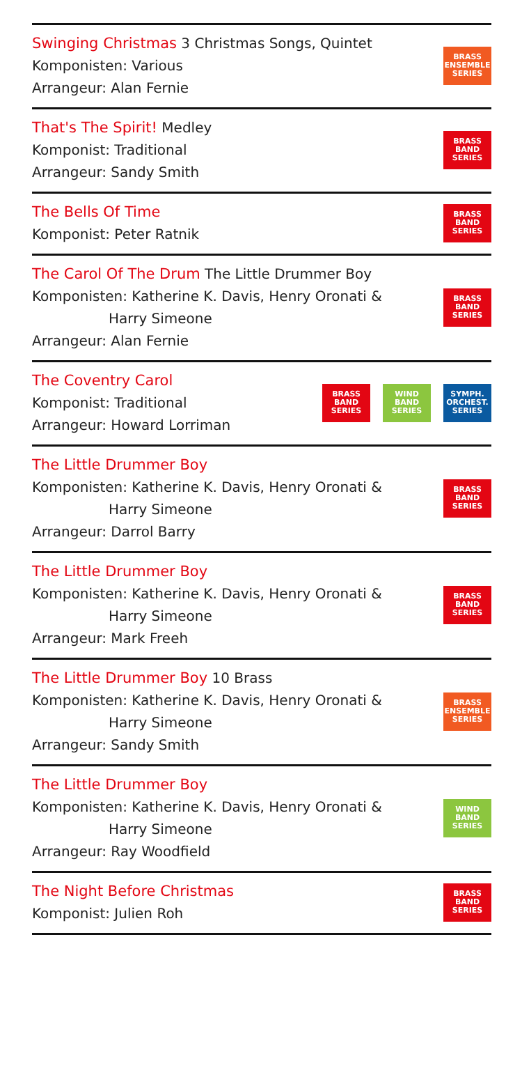Swinging Christmas 3 Christmas Songs, Quintet
Komponisten: Various
Arrangeur: Alan Fernie
BRASS
ENSEMBLE
SERIES
That's The Spirit! Medley
Komponist: Traditional
Arrangeur: Sandy Smith
BRASS
BAND
SERIES
The Bells Of Time
Komponist: Peter Ratnik
BRASS
BAND
SERIES
The Carol Of The Drum The Little Drummer Boy
Komponisten: Katherine K. Davis, Henry Oronati &
Harry Simeone
Arrangeur: Alan Fernie
BRASS
BAND
SERIES
The Coventry Carol
Komponist: Traditional
Arrangeur: Howard Lorriman
BRASS
BAND
SERIES
WIND
BAND
SERIES
SYMPH.
ORCHEST.
SERIES
The Little Drummer Boy
Komponisten: Katherine K. Davis, Henry Oronati &
Harry Simeone
Arrangeur: Darrol Barry
BRASS
BAND
SERIES
The Little Drummer Boy
Komponisten: Katherine K. Davis, Henry Oronati &
Harry Simeone
Arrangeur: Mark Freeh
BRASS
BAND
SERIES
The Little Drummer Boy 10 Brass
Komponisten: Katherine K. Davis, Henry Oronati &
Harry Simeone
Arrangeur: Sandy Smith
BRASS
ENSEMBLE
SERIES
The Little Drummer Boy
Komponisten: Katherine K. Davis, Henry Oronati &
Harry Simeone
Arrangeur: Ray Woodfield
WIND
BAND
SERIES
The Night Before Christmas
Komponist: Julien Roh
BRASS
BAND
SERIES